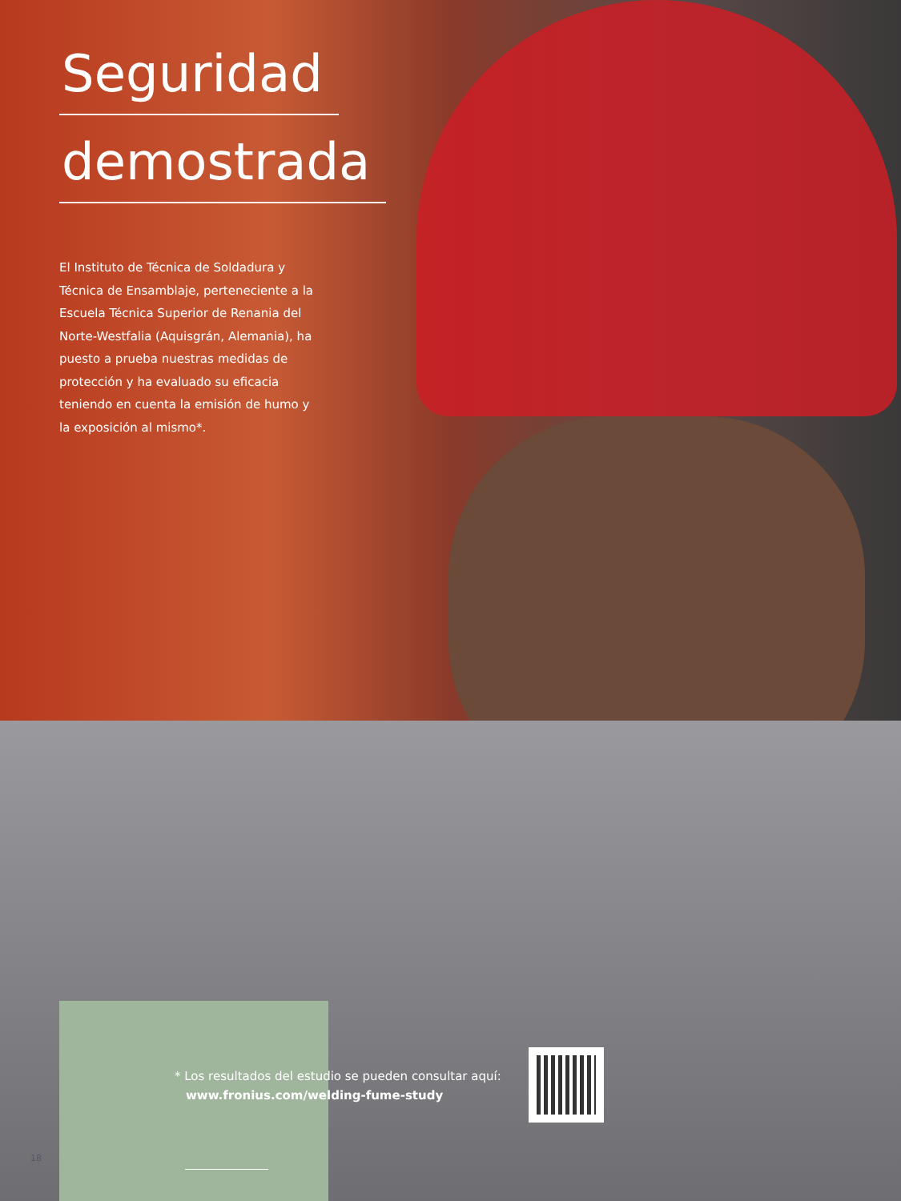Seguridad
demostrada
El Instituto de Técnica de Soldadura y Técnica de Ensamblaje, perteneciente a la Escuela Técnica Superior de Renania del Norte-Westfalia (Aquisgrán, Alemania), ha puesto a prueba nuestras medidas de protección y ha evaluado su eficacia teniendo en cuenta la emisión de humo y la exposición al mismo*.
18
* Los resultados del estudio se pueden consultar aquí:
www.fronius.com/welding-fume-study